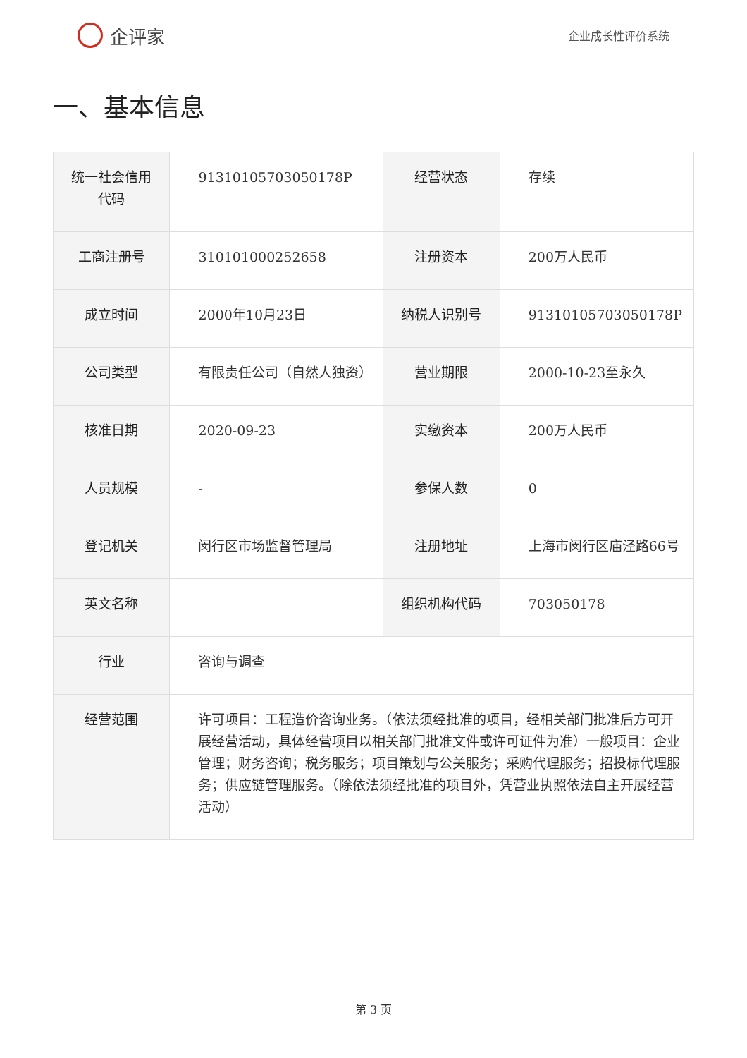企评家
企业成长性评价系统
一、基本信息
| 统一社会信用代码 | 91310105703050178P | 经营状态 | 存续 |
| 工商注册号 | 310101000252658 | 注册资本 | 200万人民币 |
| 成立时间 | 2000年10月23日 | 纳税人识别号 | 91310105703050178P |
| 公司类型 | 有限责任公司（自然人独资） | 营业期限 | 2000-10-23至永久 |
| 核准日期 | 2020-09-23 | 实缴资本 | 200万人民币 |
| 人员规模 | - | 参保人数 | 0 |
| 登记机关 | 闵行区市场监督管理局 | 注册地址 | 上海市闵行区庙泾路66号 |
| 英文名称 | | 组织机构代码 | 703050178 |
| 行业 | 咨询与调查 | | |
| 经营范围 | 许可项目：工程造价咨询业务。（依法须经批准的项目，经相关部门批准后方可开展经营活动，具体经营项目以相关部门批准文件或许可证件为准）一般项目：企业管理；财务咨询；税务服务；项目策划与公关服务；采购代理服务；招投标代理服务；供应链管理服务。（除依法须经批准的项目外，凭营业执照依法自主开展经营活动） | | |
第 3 页